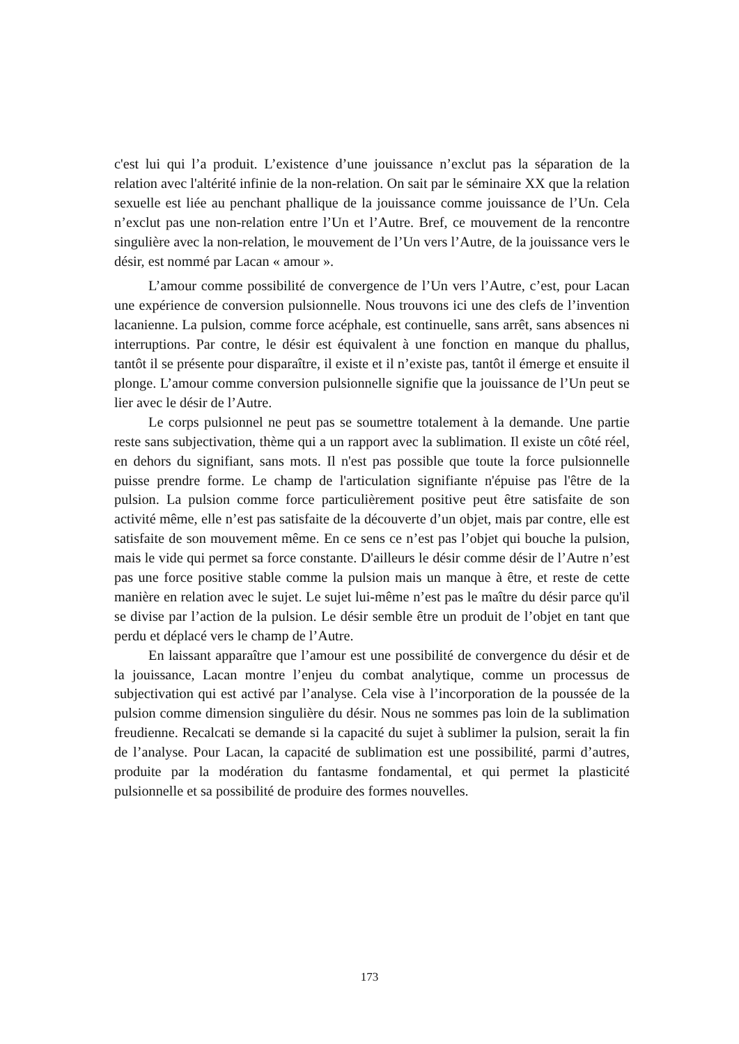c'est lui qui l’a produit. L’existence d’une jouissance n’exclut pas la séparation de la relation avec l'altérité infinie de la non-relation. On sait par le séminaire XX que la relation sexuelle est liée au penchant phallique de la jouissance comme jouissance de l’Un. Cela n’exclut pas une non-relation entre l’Un et l’Autre. Bref, ce mouvement de la rencontre singulière avec la non-relation, le mouvement de l’Un vers l’Autre, de la jouissance vers le désir, est nommé par Lacan « amour ».
L’amour comme possibilité de convergence de l’Un vers l’Autre, c’est, pour Lacan une expérience de conversion pulsionnelle. Nous trouvons ici une des clefs de l’invention lacanienne. La pulsion, comme force acéphale, est continuelle, sans arrêt, sans absences ni interruptions. Par contre, le désir est équivalent à une fonction en manque du phallus, tantôt il se présente pour disparaître, il existe et il n’existe pas, tantôt il émerge et ensuite il plonge. L’amour comme conversion pulsionnelle signifie que la jouissance de l’Un peut se lier avec le désir de l’Autre.
Le corps pulsionnel ne peut pas se soumettre totalement à la demande. Une partie reste sans subjectivation, thème qui a un rapport avec la sublimation. Il existe un côté réel, en dehors du signifiant, sans mots. Il n'est pas possible que toute la force pulsionnelle puisse prendre forme. Le champ de l'articulation signifiante n'épuise pas l'être de la pulsion. La pulsion comme force particulièrement positive peut être satisfaite de son activité même, elle n’est pas satisfaite de la découverte d’un objet, mais par contre, elle est satisfaite de son mouvement même. En ce sens ce n’est pas l’objet qui bouche la pulsion, mais le vide qui permet sa force constante. D'ailleurs le désir comme désir de l’Autre n’est pas une force positive stable comme la pulsion mais un manque à être, et reste de cette manière en relation avec le sujet. Le sujet lui-même n’est pas le maître du désir parce qu'il se divise par l’action de la pulsion. Le désir semble être un produit de l’objet en tant que perdu et déplacé vers le champ de l’Autre.
En laissant apparaître que l’amour est une possibilité de convergence du désir et de la jouissance, Lacan montre l’enjeu du combat analytique, comme un processus de subjectivation qui est activé par l’analyse. Cela vise à l’incorporation de la poussée de la pulsion comme dimension singulière du désir. Nous ne sommes pas loin de la sublimation freudienne. Recalcati se demande si la capacité du sujet à sublimer la pulsion, serait la fin de l’analyse. Pour Lacan, la capacité de sublimation est une possibilité, parmi d’autres, produite par la modération du fantasme fondamental, et qui permet la plasticité pulsionnelle et sa possibilité de produire des formes nouvelles.
173